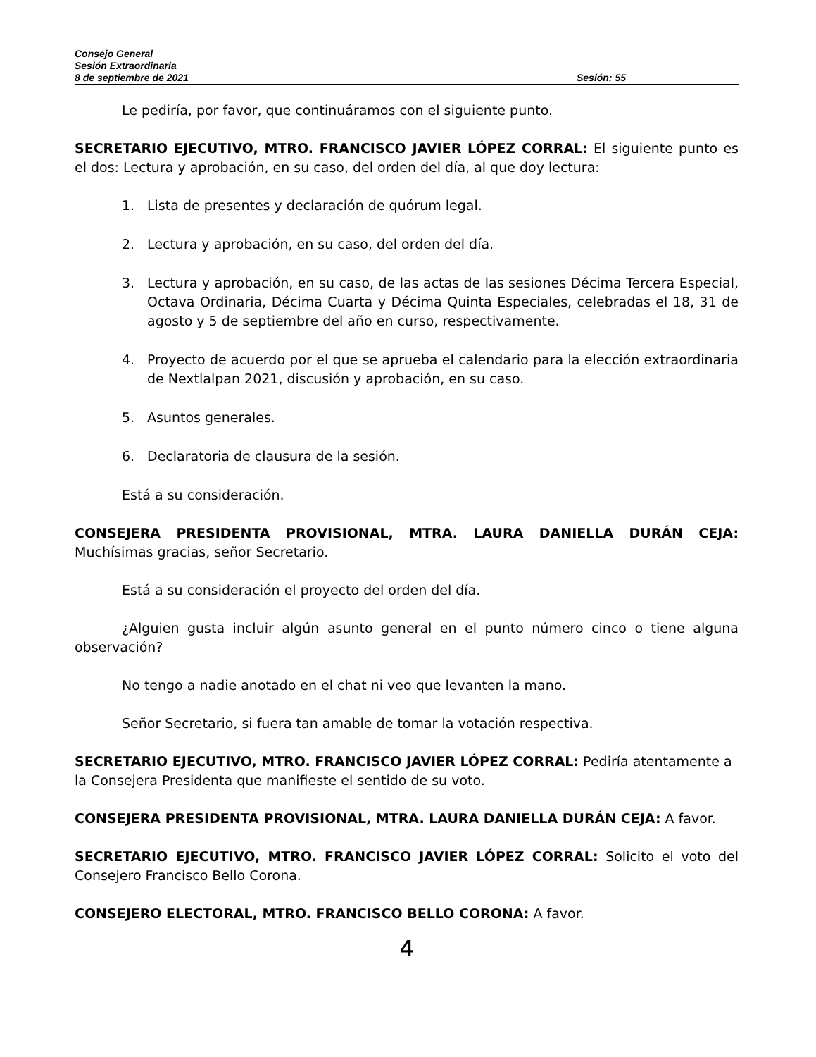Consejo General
Sesión Extraordinaria
8 de septiembre de 2021 Sesión: 55
Le pediría, por favor, que continuáramos con el siguiente punto.
SECRETARIO EJECUTIVO, MTRO. FRANCISCO JAVIER LÓPEZ CORRAL: El siguiente punto es el dos: Lectura y aprobación, en su caso, del orden del día, al que doy lectura:
1. Lista de presentes y declaración de quórum legal.
2. Lectura y aprobación, en su caso, del orden del día.
3. Lectura y aprobación, en su caso, de las actas de las sesiones Décima Tercera Especial, Octava Ordinaria, Décima Cuarta y Décima Quinta Especiales, celebradas el 18, 31 de agosto y 5 de septiembre del año en curso, respectivamente.
4. Proyecto de acuerdo por el que se aprueba el calendario para la elección extraordinaria de Nextlalpan 2021, discusión y aprobación, en su caso.
5. Asuntos generales.
6. Declaratoria de clausura de la sesión.
Está a su consideración.
CONSEJERA PRESIDENTA PROVISIONAL, MTRA. LAURA DANIELLA DURÁN CEJA: Muchísimas gracias, señor Secretario.
Está a su consideración el proyecto del orden del día.
¿Alguien gusta incluir algún asunto general en el punto número cinco o tiene alguna observación?
No tengo a nadie anotado en el chat ni veo que levanten la mano.
Señor Secretario, si fuera tan amable de tomar la votación respectiva.
SECRETARIO EJECUTIVO, MTRO. FRANCISCO JAVIER LÓPEZ CORRAL: Pediría atentamente a la Consejera Presidenta que manifieste el sentido de su voto.
CONSEJERA PRESIDENTA PROVISIONAL, MTRA. LAURA DANIELLA DURÁN CEJA: A favor.
SECRETARIO EJECUTIVO, MTRO. FRANCISCO JAVIER LÓPEZ CORRAL: Solicito el voto del Consejero Francisco Bello Corona.
CONSEJERO ELECTORAL, MTRO. FRANCISCO BELLO CORONA: A favor.
4